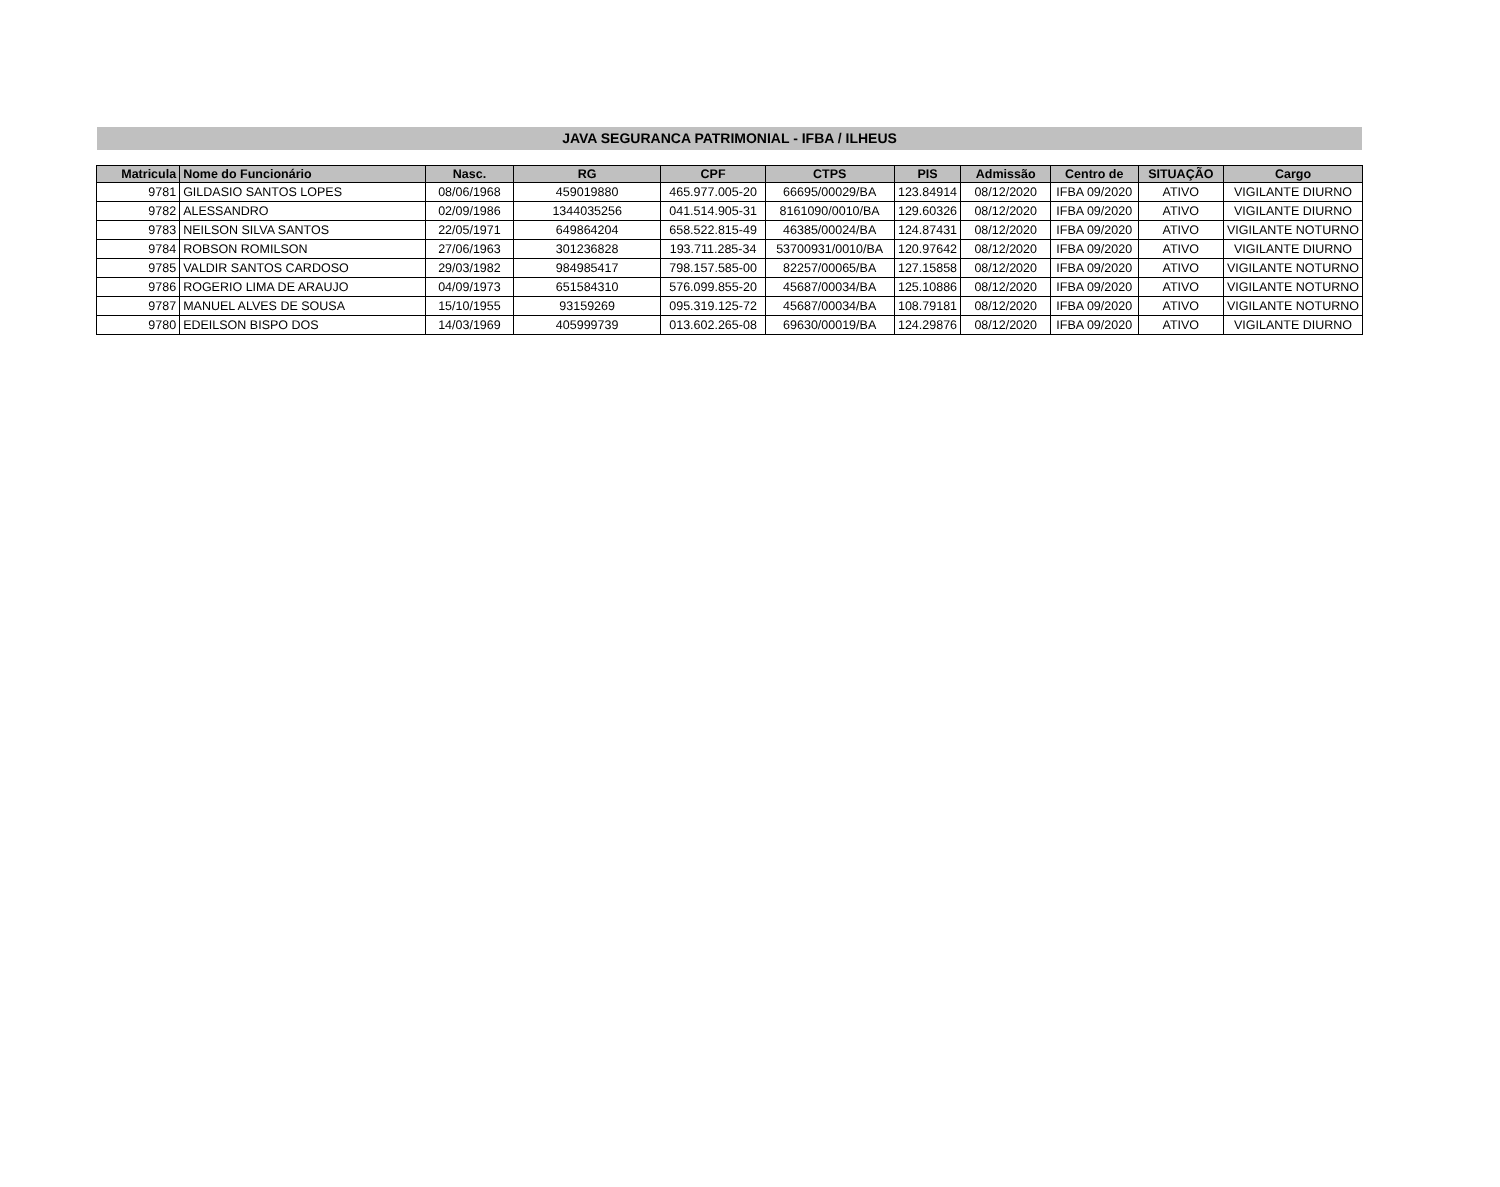JAVA SEGURANCA PATRIMONIAL - IFBA / ILHEUS
| Matricula | Nome do Funcionário | Nasc. | RG | CPF | CTPS | PIS | Admissão | Centro de | SITUAÇÃO | Cargo |
| --- | --- | --- | --- | --- | --- | --- | --- | --- | --- | --- |
| 9781 | GILDASIO SANTOS LOPES | 08/06/1968 | 459019880 | 465.977.005-20 | 66695/00029/BA | 123.84914 | 08/12/2020 | IFBA 09/2020 | ATIVO | VIGILANTE DIURNO |
| 9782 | ALESSANDRO | 02/09/1986 | 1344035256 | 041.514.905-31 | 8161090/0010/BA | 129.60326 | 08/12/2020 | IFBA 09/2020 | ATIVO | VIGILANTE DIURNO |
| 9783 | NEILSON SILVA SANTOS | 22/05/1971 | 649864204 | 658.522.815-49 | 46385/00024/BA | 124.87431 | 08/12/2020 | IFBA 09/2020 | ATIVO | VIGILANTE NOTURNO |
| 9784 | ROBSON ROMILSON | 27/06/1963 | 301236828 | 193.711.285-34 | 53700931/0010/BA | 120.97642 | 08/12/2020 | IFBA 09/2020 | ATIVO | VIGILANTE DIURNO |
| 9785 | VALDIR SANTOS CARDOSO | 29/03/1982 | 984985417 | 798.157.585-00 | 82257/00065/BA | 127.15858 | 08/12/2020 | IFBA 09/2020 | ATIVO | VIGILANTE NOTURNO |
| 9786 | ROGERIO LIMA DE ARAUJO | 04/09/1973 | 651584310 | 576.099.855-20 | 45687/00034/BA | 125.10886 | 08/12/2020 | IFBA 09/2020 | ATIVO | VIGILANTE NOTURNO |
| 9787 | MANUEL ALVES DE SOUSA | 15/10/1955 | 93159269 | 095.319.125-72 | 45687/00034/BA | 108.79181 | 08/12/2020 | IFBA 09/2020 | ATIVO | VIGILANTE NOTURNO |
| 9780 | EDEILSON BISPO DOS | 14/03/1969 | 405999739 | 013.602.265-08 | 69630/00019/BA | 124.29876 | 08/12/2020 | IFBA 09/2020 | ATIVO | VIGILANTE DIURNO |